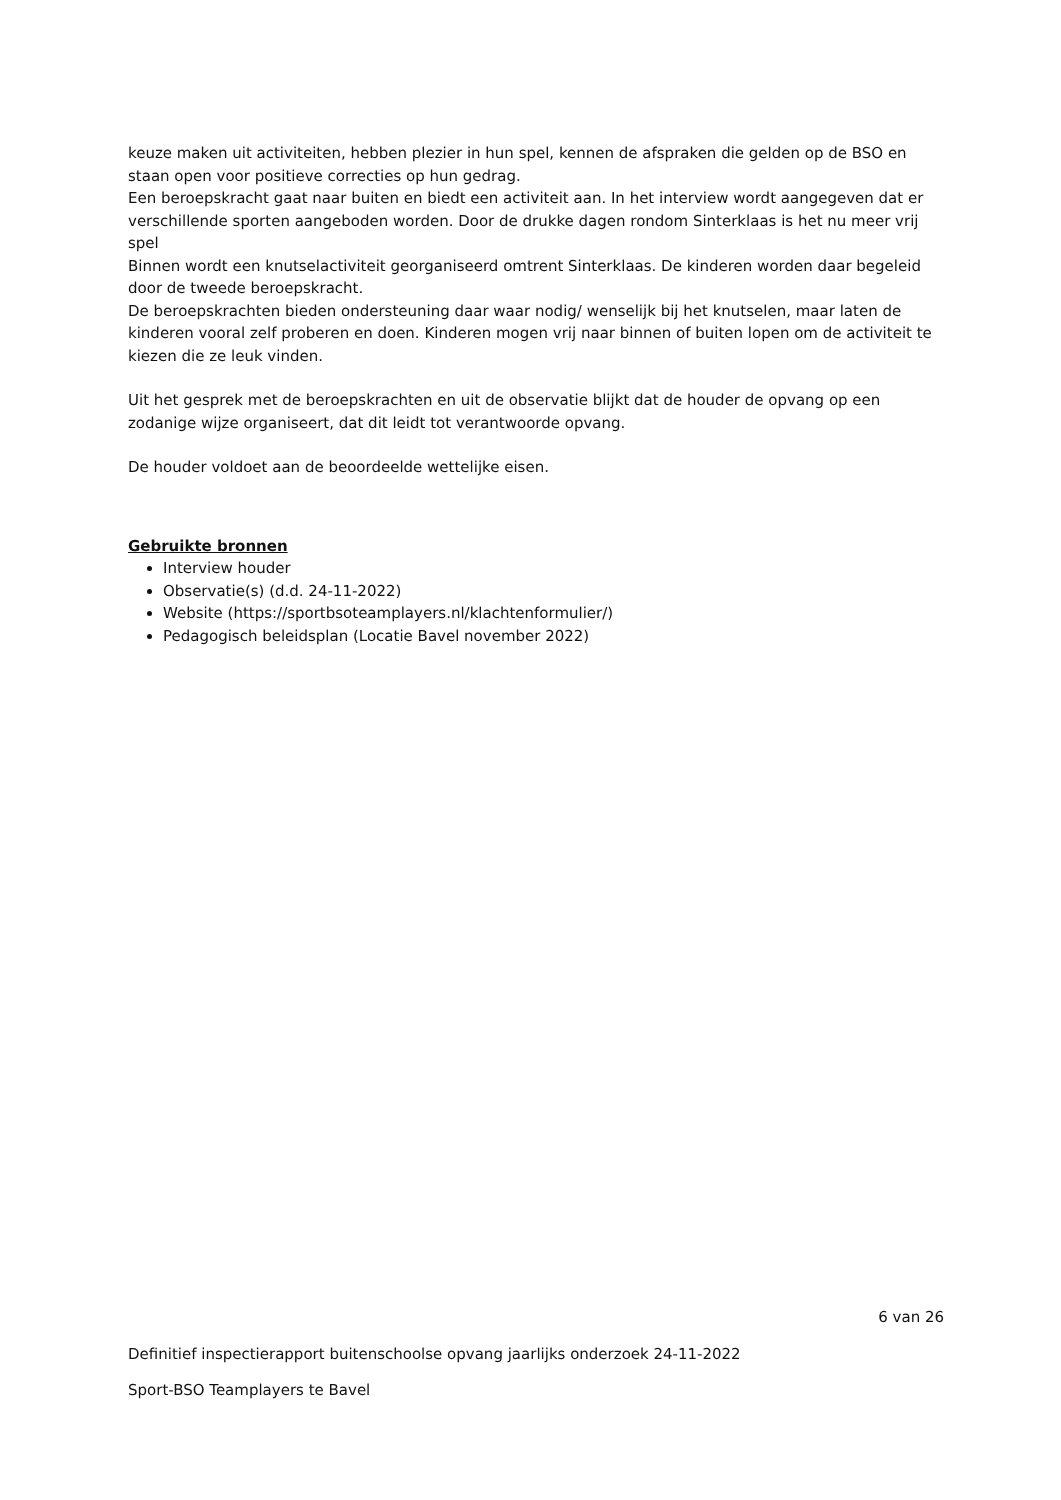keuze maken uit activiteiten, hebben plezier in hun spel, kennen de afspraken die gelden op de BSO en staan open voor positieve correcties op hun gedrag.
Een beroepskracht gaat naar buiten en biedt een activiteit aan. In het interview wordt aangegeven dat er verschillende sporten aangeboden worden. Door de drukke dagen rondom Sinterklaas is het nu meer vrij spel
Binnen wordt een knutselactiviteit georganiseerd omtrent Sinterklaas. De kinderen worden daar begeleid door de tweede beroepskracht.
De beroepskrachten bieden ondersteuning daar waar nodig/ wenselijk bij het knutselen, maar laten de kinderen vooral zelf proberen en doen. Kinderen mogen vrij naar binnen of buiten lopen om de activiteit te kiezen die ze leuk vinden.
Uit het gesprek met de beroepskrachten en uit de observatie blijkt dat de houder de opvang op een zodanige wijze organiseert, dat dit leidt tot verantwoorde opvang.
De houder voldoet aan de beoordeelde wettelijke eisen.
Gebruikte bronnen
Interview houder
Observatie(s) (d.d. 24-11-2022)
Website (https://sportbsoteamplayers.nl/klachtenformulier/)
Pedagogisch beleidsplan (Locatie Bavel november 2022)
6 van 26
Definitief inspectierapport buitenschoolse opvang jaarlijks onderzoek 24-11-2022
Sport-BSO Teamplayers te Bavel